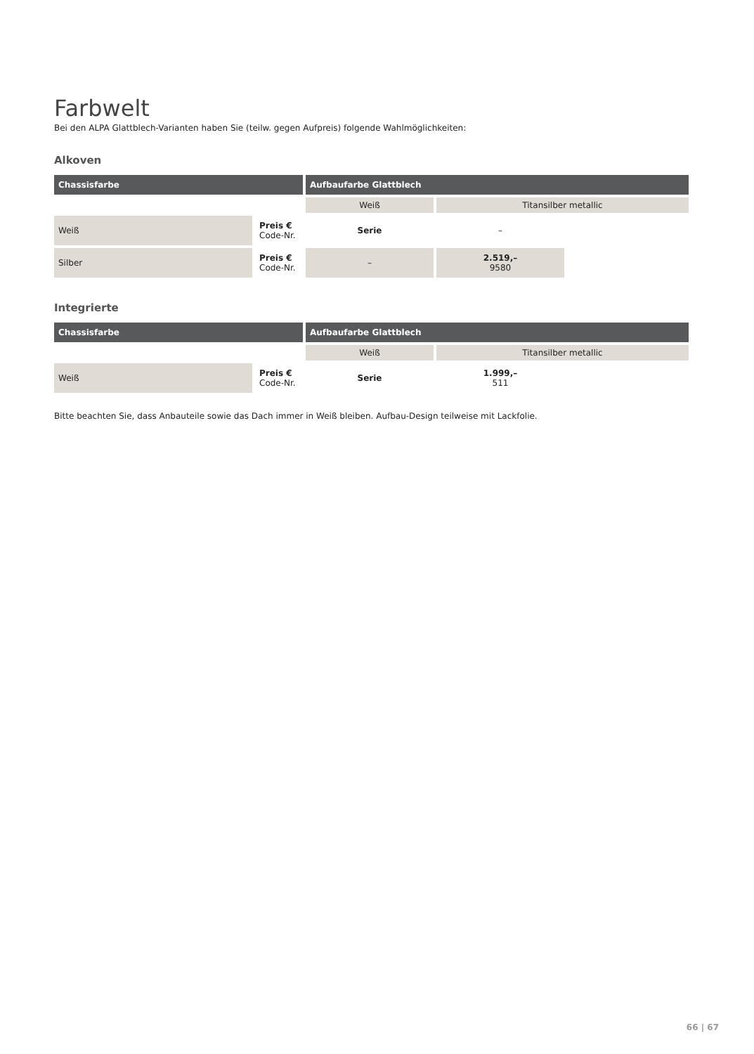Farbwelt
Bei den ALPA Glattblech-Varianten haben Sie (teilw. gegen Aufpreis) folgende Wahlmöglichkeiten:
Alkoven
| Chassisfarbe | | Aufbaufarbe Glattblech | | |
| --- | --- | --- | --- | --- |
| | | Weiß | Titansilber metallic | |
| Weiß | Preis € Code-Nr. | Serie | – | |
| Silber | Preis € Code-Nr. | – | 2.519,– 9580 | |
Integrierte
| Chassisfarbe | | Aufbaufarbe Glattblech | | |
| --- | --- | --- | --- | --- |
| | | Weiß | Titansilber metallic | |
| Weiß | Preis € Code-Nr. | Serie | 1.999,– 511 | |
Bitte beachten Sie, dass Anbauteile sowie das Dach immer in Weiß bleiben. Aufbau-Design teilweise mit Lackfolie.
66 | 67